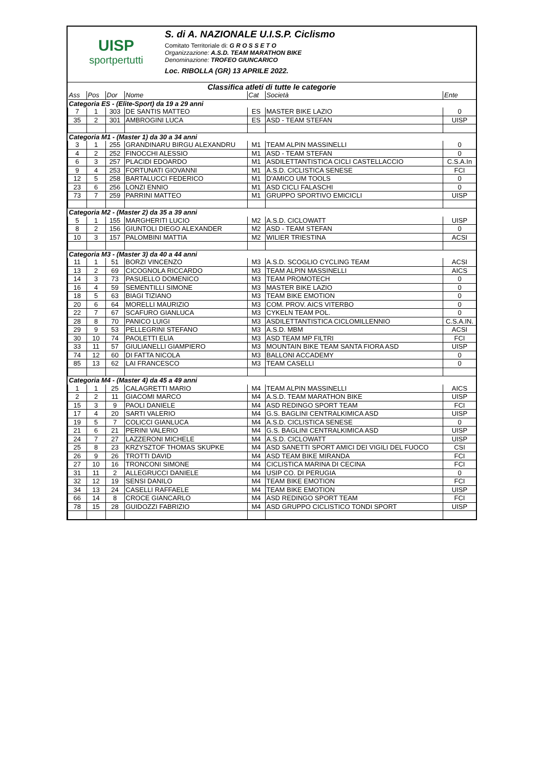UISP
sportpertutti
S. di A. NAZIONALE U.I.S.P. Ciclismo
Comitato Territoriale di: G R O S S E T O
Organizzazione: A.S.D. TEAM MARATHON BIKE
Denominazione: TROFEO GIUNCARICO
Loc. RIBOLLA (GR) 13 APRILE 2022.
Classifica atleti di tutte le categorie
| Ass | Pos | Dor | Nome | Cat | Società | Ente |
| --- | --- | --- | --- | --- | --- | --- |
| Categoria ES - (Elite-Sport) da 19 a 29 anni | | | | | | |
| 7 | 1 | 303 | DE SANTIS MATTEO | ES | MASTER BIKE LAZIO | 0 |
| 35 | 2 | 301 | AMBROGINI LUCA | ES | ASD - TEAM STEFAN | UISP |
| Categoria M1 - (Master 1) da 30 a 34 anni | | | | | | |
| 3 | 1 | 255 | GRANDINARU BIRGU ALEXANDRU | M1 | TEAM ALPIN MASSINELLI | 0 |
| 4 | 2 | 252 | FINOCCHI ALESSIO | M1 | ASD - TEAM STEFAN | 0 |
| 6 | 3 | 257 | PLACIDI EDOARDO | M1 | ASDILETTANTISTICA CICLI CASTELLACCIO | C.S.A.In |
| 9 | 4 | 253 | FORTUNATI GIOVANNI | M1 | A.S.D. CICLISTICA SENESE | FCI |
| 12 | 5 | 258 | BARTALUCCI FEDERICO | M1 | D'AMICO UM TOOLS | 0 |
| 23 | 6 | 256 | LONZI ENNIO | M1 | ASD CICLI FALASCHI | 0 |
| 73 | 7 | 259 | PARRINI MATTEO | M1 | GRUPPO SPORTIVO EMICICLI | UISP |
| Categoria M2 - (Master 2) da 35 a 39 anni | | | | | | |
| 5 | 1 | 155 | MARGHERITI LUCIO | M2 | A.S.D. CICLOWATT | UISP |
| 8 | 2 | 156 | GIUNTOLI DIEGO ALEXANDER | M2 | ASD - TEAM STEFAN | 0 |
| 10 | 3 | 157 | PALOMBINI MATTIA | M2 | WILIER TRIESTINA | ACSI |
| Categoria M3 - (Master 3) da 40 a 44 anni | | | | | | |
| 11 | 1 | 51 | BORZI VINCENZO | M3 | A.S.D. SCOGLIO CYCLING TEAM | ACSI |
| 13 | 2 | 69 | CICOGNOLA RICCARDO | M3 | TEAM ALPIN MASSINELLI | AICS |
| 14 | 3 | 73 | PASUELLO DOMENICO | M3 | TEAM PROMOTECH | 0 |
| 16 | 4 | 59 | SEMENTILLI SIMONE | M3 | MASTER BIKE LAZIO | 0 |
| 18 | 5 | 63 | BIAGI TIZIANO | M3 | TEAM BIKE EMOTION | 0 |
| 20 | 6 | 64 | MORELLI MAURIZIO | M3 | COM. PROV. AICS VITERBO | 0 |
| 22 | 7 | 67 | SCAFURO GIANLUCA | M3 | CYKELN TEAM POL. | 0 |
| 28 | 8 | 70 | PANICO LUIGI | M3 | ASDILETTANTISTICA CICLOMILLENNIO | C.S.A.IN. |
| 29 | 9 | 53 | PELLEGRINI STEFANO | M3 | A.S.D. MBM | ACSI |
| 30 | 10 | 74 | PAOLETTI ELIA | M3 | ASD TEAM MP FILTRI | FCI |
| 33 | 11 | 57 | GIULIANELLI GIAMPIERO | M3 | MOUNTAIN BIKE TEAM SANTA FIORA ASD | UISP |
| 74 | 12 | 60 | DI FATTA NICOLA | M3 | BALLONI ACCADEMY | 0 |
| 85 | 13 | 62 | LAI FRANCESCO | M3 | TEAM CASELLI | 0 |
| Categoria M4 - (Master 4) da 45 a 49 anni | | | | | | |
| 1 | 1 | 25 | CALAGRETTI MARIO | M4 | TEAM ALPIN MASSINELLI | AICS |
| 2 | 2 | 11 | GIACOMI MARCO | M4 | A.S.D. TEAM MARATHON BIKE | UISP |
| 15 | 3 | 9 | PAOLI DANIELE | M4 | ASD REDINGO SPORT TEAM | FCI |
| 17 | 4 | 20 | SARTI VALERIO | M4 | G.S. BAGLINI CENTRALKIMICA ASD | UISP |
| 19 | 5 | 7 | COLICCI GIANLUCA | M4 | A.S.D. CICLISTICA SENESE | 0 |
| 21 | 6 | 21 | PERINI VALERIO | M4 | G.S. BAGLINI CENTRALKIMICA ASD | UISP |
| 24 | 7 | 27 | LAZZERONI MICHELE | M4 | A.S.D. CICLOWATT | UISP |
| 25 | 8 | 23 | KRZYSZTOF THOMAS SKUPKE | M4 | ASD SANETTI SPORT AMICI DEI VIGILI DEL FUOCO | CSI |
| 26 | 9 | 26 | TROTTI DAVID | M4 | ASD TEAM BIKE MIRANDA | FCI |
| 27 | 10 | 16 | TRONCONI SIMONE | M4 | CICLISTICA MARINA DI CECINA | FCI |
| 31 | 11 | 2 | ALLEGRUCCI DANIELE | M4 | USIP CO. DI PERUGIA | 0 |
| 32 | 12 | 19 | SENSI DANILO | M4 | TEAM BIKE EMOTION | FCI |
| 34 | 13 | 24 | CASELLI RAFFAELE | M4 | TEAM BIKE EMOTION | UISP |
| 66 | 14 | 8 | CROCE GIANCARLO | M4 | ASD REDINGO SPORT TEAM | FCI |
| 78 | 15 | 28 | GUIDOZZI FABRIZIO | M4 | ASD GRUPPO CICLISTICO TONDI SPORT | UISP |